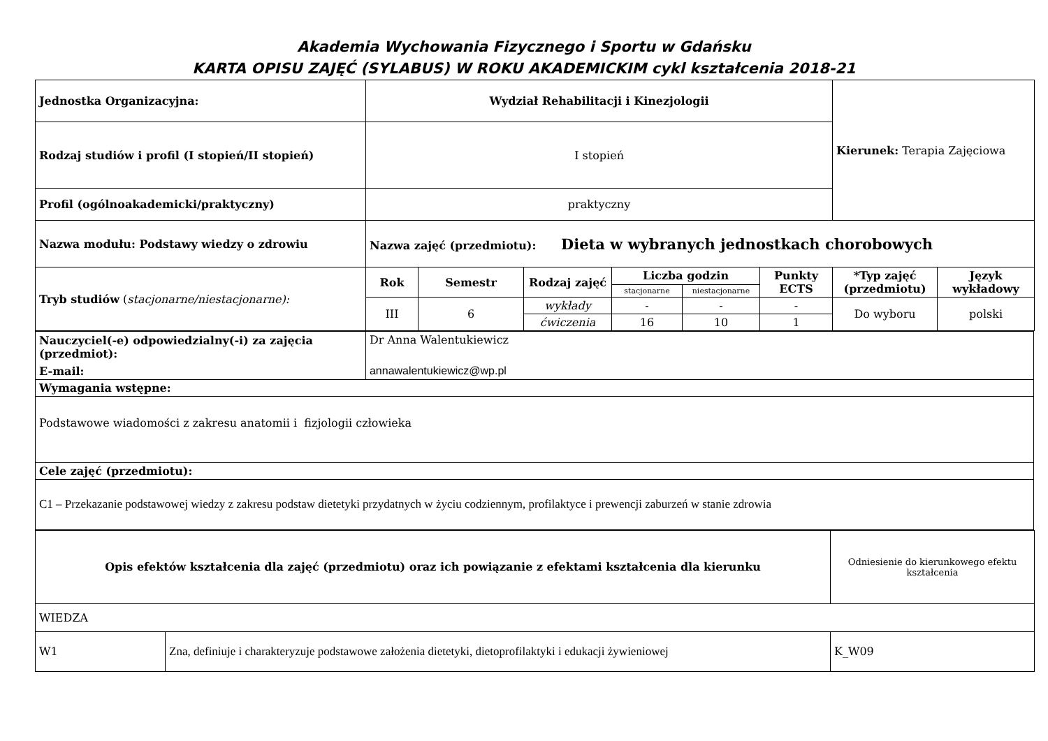Akademia Wychowania Fizycznego i Sportu w Gdańsku
KARTA OPISU ZAJĘĆ (SYLABUS) W ROKU AKADEMICKIM cykl kształcenia 2018-21
| Jednostka Organizacyjna: | Wydział Rehabilitacji i Kinezjologii | | | | | | Kierunek: Terapia Zajęciowa | |
| Rodzaj studiów i profil (I stopień/II stopień) | I stopień | | | | | | | |
| Profil (ogólnoakademicki/praktyczny) | praktyczny | | | | | | | |
| Nazwa modułu: Podstawy wiedzy o zdrowiu | Nazwa zajęć (przedmiotu): Dieta w wybranych jednostkach chorobowych | | | | | | | |
| Tryb studiów ( stacjonarne/niestacjonarne): | Rok | Semestr | Rodzaj zajęć | Liczba godzin | | Punkty ECTS | *Typ zajęć (przedmiotu) | Język wykładowy |
| | | | | stacjonarne | niestacjonarne | | | |
| | III | 6 | wykłady | - | - | - | Do wyboru | polski |
| | | | ćwiczenia | 16 | 10 | 1 | | |
| Nauczyciel(-e) odpowiedzialny(-i) za zajęcia (przedmiot): | Dr Anna Walentukiewicz |
| E-mail: | annawalentukiewicz@wp.pl |
| Wymagania wstępne: | |
| Podstawowe wiadomości z zakresu anatomii i fizjologii człowieka | |
| Cele zajęć (przedmiotu): | |
| C1 – Przekazanie podstawowej wiedzy z zakresu podstaw dietetyki przydatnych w życiu codziennym, profilaktyce i prewencji zaburzeń w stanie zdrowia | |
| Opis efektów kształcenia dla zajęć (przedmiotu) oraz ich powiązanie z efektami kształcenia dla kierunku | | Odniesienie do kierunkowego efektu kształcenia |
| WIEDZA | | |
| W1 | Zna, definiuje i charakteryzuje podstawowe założenia dietetyki, dietoprofilaktyki i edukacji żywieniowej | K_W09 |